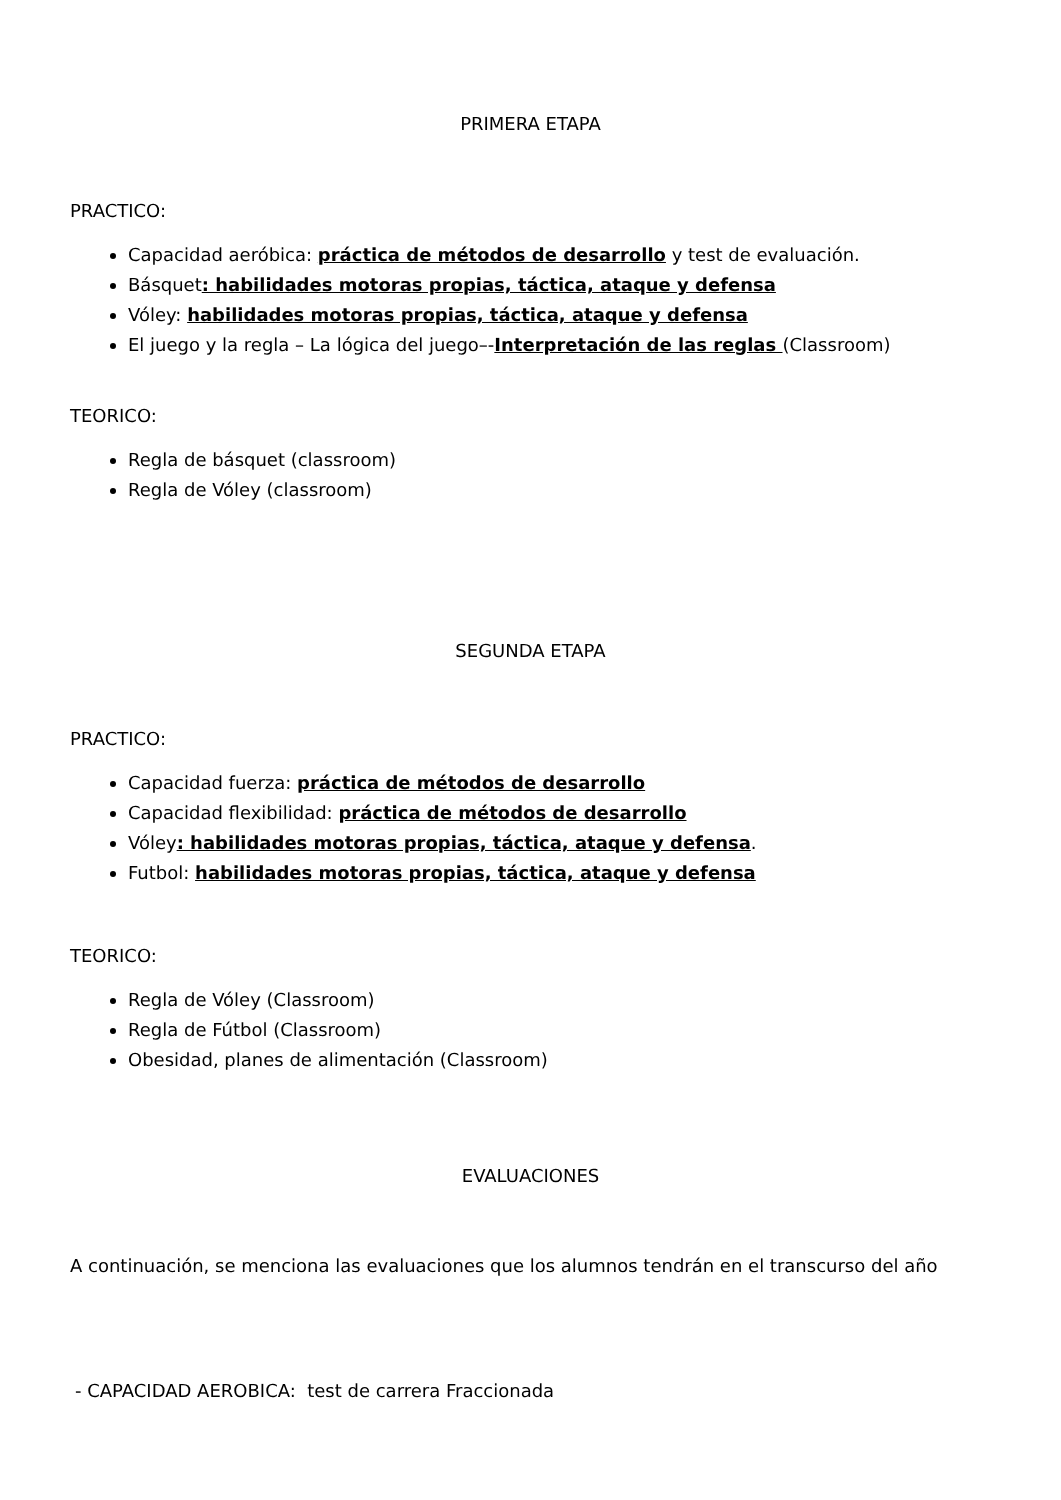PRIMERA ETAPA
PRACTICO:
Capacidad aeróbica: práctica de métodos de desarrollo y test de evaluación.
Básquet: habilidades motoras propias, táctica, ataque y defensa
Vóley: habilidades motoras propias, táctica, ataque y defensa
El juego y la regla – La lógica del juego–-Interpretación de las reglas (Classroom)
TEORICO:
Regla de básquet (classroom)
Regla de Vóley (classroom)
SEGUNDA ETAPA
PRACTICO:
Capacidad fuerza: práctica de métodos de desarrollo
Capacidad flexibilidad: práctica de métodos de desarrollo
Vóley: habilidades motoras propias, táctica, ataque y defensa.
Futbol: habilidades motoras propias, táctica, ataque y defensa
TEORICO:
Regla de Vóley (Classroom)
Regla de Fútbol (Classroom)
Obesidad, planes de alimentación (Classroom)
EVALUACIONES
A continuación, se menciona las evaluaciones que los alumnos tendrán en el transcurso del año
- CAPACIDAD AEROBICA: test de carrera Fraccionada